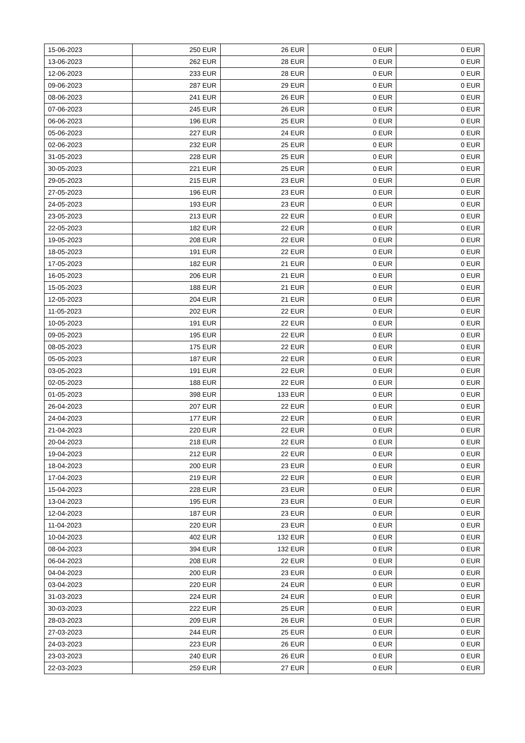| 15-06-2023 | 250 EUR | 26 EUR | 0 EUR | 0 EUR |
| 13-06-2023 | 262 EUR | 28 EUR | 0 EUR | 0 EUR |
| 12-06-2023 | 233 EUR | 28 EUR | 0 EUR | 0 EUR |
| 09-06-2023 | 287 EUR | 29 EUR | 0 EUR | 0 EUR |
| 08-06-2023 | 241 EUR | 26 EUR | 0 EUR | 0 EUR |
| 07-06-2023 | 245 EUR | 26 EUR | 0 EUR | 0 EUR |
| 06-06-2023 | 196 EUR | 25 EUR | 0 EUR | 0 EUR |
| 05-06-2023 | 227 EUR | 24 EUR | 0 EUR | 0 EUR |
| 02-06-2023 | 232 EUR | 25 EUR | 0 EUR | 0 EUR |
| 31-05-2023 | 228 EUR | 25 EUR | 0 EUR | 0 EUR |
| 30-05-2023 | 221 EUR | 25 EUR | 0 EUR | 0 EUR |
| 29-05-2023 | 215 EUR | 23 EUR | 0 EUR | 0 EUR |
| 27-05-2023 | 196 EUR | 23 EUR | 0 EUR | 0 EUR |
| 24-05-2023 | 193 EUR | 23 EUR | 0 EUR | 0 EUR |
| 23-05-2023 | 213 EUR | 22 EUR | 0 EUR | 0 EUR |
| 22-05-2023 | 182 EUR | 22 EUR | 0 EUR | 0 EUR |
| 19-05-2023 | 208 EUR | 22 EUR | 0 EUR | 0 EUR |
| 18-05-2023 | 191 EUR | 22 EUR | 0 EUR | 0 EUR |
| 17-05-2023 | 182 EUR | 21 EUR | 0 EUR | 0 EUR |
| 16-05-2023 | 206 EUR | 21 EUR | 0 EUR | 0 EUR |
| 15-05-2023 | 188 EUR | 21 EUR | 0 EUR | 0 EUR |
| 12-05-2023 | 204 EUR | 21 EUR | 0 EUR | 0 EUR |
| 11-05-2023 | 202 EUR | 22 EUR | 0 EUR | 0 EUR |
| 10-05-2023 | 191 EUR | 22 EUR | 0 EUR | 0 EUR |
| 09-05-2023 | 195 EUR | 22 EUR | 0 EUR | 0 EUR |
| 08-05-2023 | 175 EUR | 22 EUR | 0 EUR | 0 EUR |
| 05-05-2023 | 187 EUR | 22 EUR | 0 EUR | 0 EUR |
| 03-05-2023 | 191 EUR | 22 EUR | 0 EUR | 0 EUR |
| 02-05-2023 | 188 EUR | 22 EUR | 0 EUR | 0 EUR |
| 01-05-2023 | 398 EUR | 133 EUR | 0 EUR | 0 EUR |
| 26-04-2023 | 207 EUR | 22 EUR | 0 EUR | 0 EUR |
| 24-04-2023 | 177 EUR | 22 EUR | 0 EUR | 0 EUR |
| 21-04-2023 | 220 EUR | 22 EUR | 0 EUR | 0 EUR |
| 20-04-2023 | 218 EUR | 22 EUR | 0 EUR | 0 EUR |
| 19-04-2023 | 212 EUR | 22 EUR | 0 EUR | 0 EUR |
| 18-04-2023 | 200 EUR | 23 EUR | 0 EUR | 0 EUR |
| 17-04-2023 | 219 EUR | 22 EUR | 0 EUR | 0 EUR |
| 15-04-2023 | 228 EUR | 23 EUR | 0 EUR | 0 EUR |
| 13-04-2023 | 195 EUR | 23 EUR | 0 EUR | 0 EUR |
| 12-04-2023 | 187 EUR | 23 EUR | 0 EUR | 0 EUR |
| 11-04-2023 | 220 EUR | 23 EUR | 0 EUR | 0 EUR |
| 10-04-2023 | 402 EUR | 132 EUR | 0 EUR | 0 EUR |
| 08-04-2023 | 394 EUR | 132 EUR | 0 EUR | 0 EUR |
| 06-04-2023 | 208 EUR | 22 EUR | 0 EUR | 0 EUR |
| 04-04-2023 | 200 EUR | 23 EUR | 0 EUR | 0 EUR |
| 03-04-2023 | 220 EUR | 24 EUR | 0 EUR | 0 EUR |
| 31-03-2023 | 224 EUR | 24 EUR | 0 EUR | 0 EUR |
| 30-03-2023 | 222 EUR | 25 EUR | 0 EUR | 0 EUR |
| 28-03-2023 | 209 EUR | 26 EUR | 0 EUR | 0 EUR |
| 27-03-2023 | 244 EUR | 25 EUR | 0 EUR | 0 EUR |
| 24-03-2023 | 223 EUR | 26 EUR | 0 EUR | 0 EUR |
| 23-03-2023 | 240 EUR | 26 EUR | 0 EUR | 0 EUR |
| 22-03-2023 | 259 EUR | 27 EUR | 0 EUR | 0 EUR |